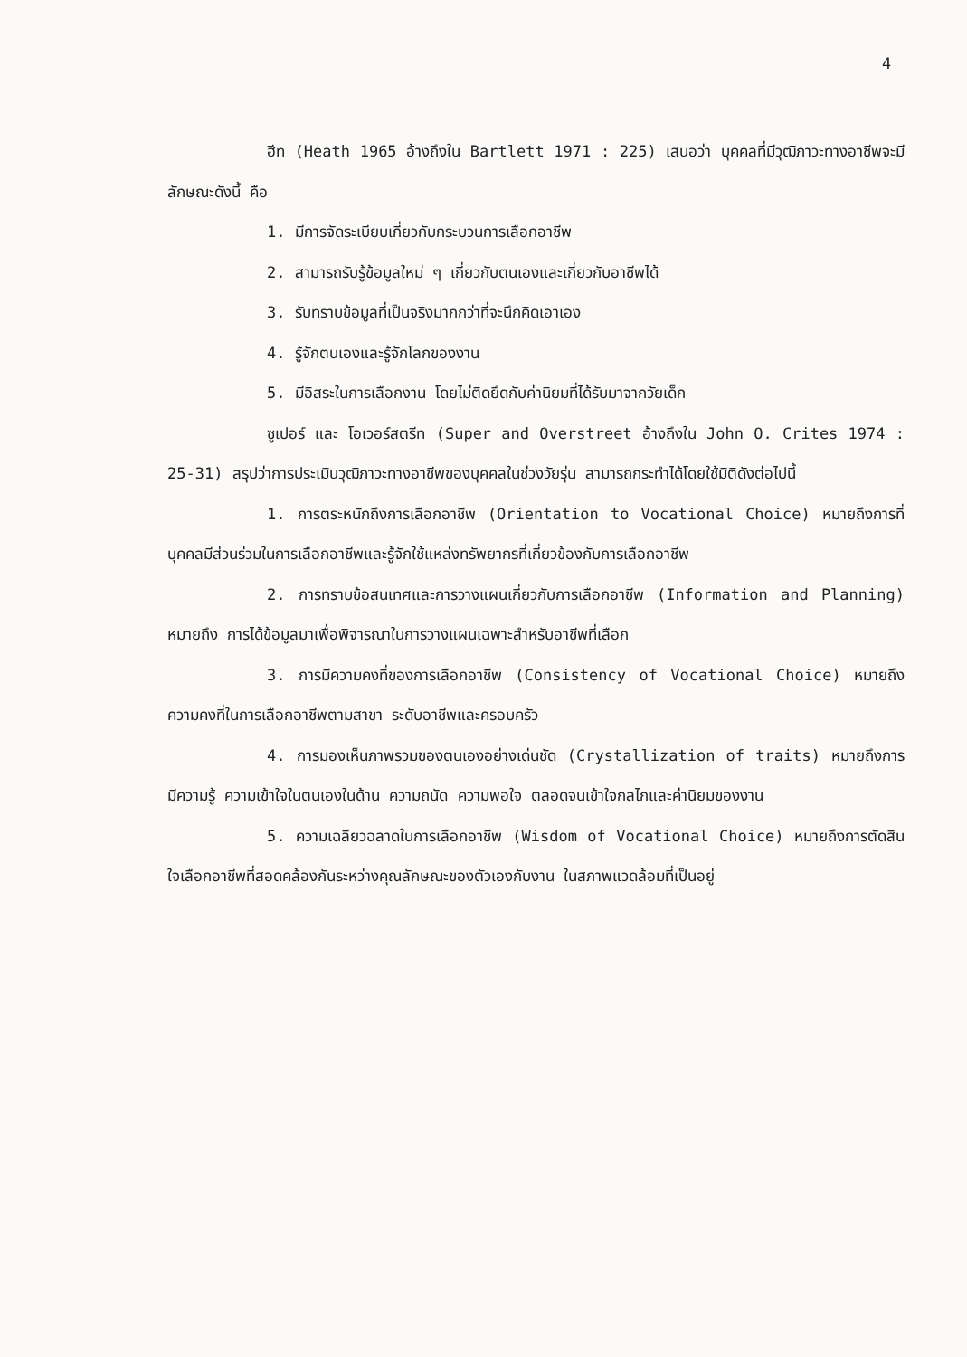4
ฮีท (Heath 1965 อ้างถึงใน Bartlett 1971 : 225) เสนอว่า บุคคลที่มีวุฒิภาวะทางอาชีพจะมีลักษณะดังนี้ คือ
1. มีการจัดระเบียบเกี่ยวกับกระบวนการเลือกอาชีพ
2. สามารถรับรู้ข้อมูลใหม่ ๆ เกี่ยวกับตนเองและเกี่ยวกับอาชีพได้
3. รับทราบข้อมูลที่เป็นจริงมากกว่าที่จะนึกคิดเอาเอง
4. รู้จักตนเองและรู้จักโลกของงาน
5. มีอิสระในการเลือกงาน โดยไม่ติดยึดกับค่านิยมที่ได้รับมาจากวัยเด็ก
ซูเปอร์ และ โอเวอร์สตรีท (Super and Overstreet อ้างถึงใน John O. Crites 1974 : 25-31) สรุปว่าการประเมินวุฒิภาวะทางอาชีพของบุคคลในช่วงวัยรุ่น สามารถกระทำได้โดยใช้มิติดังต่อไปนี้
1. การตระหนักถึงการเลือกอาชีพ (Orientation to Vocational Choice) หมายถึงการที่บุคคลมีส่วนร่วมในการเลือกอาชีพและรู้จักใช้แหล่งทรัพยากรที่เกี่ยวข้องกับการเลือกอาชีพ
2. การทราบข้อสนเทศและการวางแผนเกี่ยวกับการเลือกอาชีพ (Information and Planning) หมายถึง การได้ข้อมูลมาเพื่อพิจารณาในการวางแผนเฉพาะสำหรับอาชีพที่เลือก
3. การมีความคงที่ของการเลือกอาชีพ (Consistency of Vocational Choice) หมายถึงความคงที่ในการเลือกอาชีพตามสาขา ระดับอาชีพและครอบครัว
4. การมองเห็นภาพรวมของตนเองอย่างเด่นชัด (Crystallization of traits) หมายถึงการมีความรู้ ความเข้าใจในตนเองในด้าน ความถนัด ความพอใจ ตลอดจนเข้าใจกลไกและค่านิยมของงาน
5. ความเฉลียวฉลาดในการเลือกอาชีพ (Wisdom of Vocational Choice) หมายถึงการตัดสินใจเลือกอาชีพที่สอดคล้องกันระหว่างคุณลักษณะของตัวเองกับงาน ในสภาพแวดล้อมที่เป็นอยู่